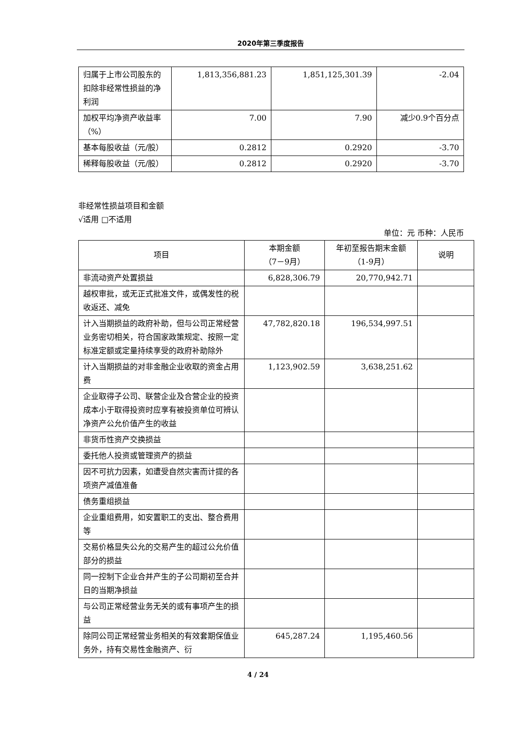2020年第三季度报告
| 归属于上市公司股东的扣除非经常性损益的净利润 | 1,813,356,881.23 | 1,851,125,301.39 | -2.04 |
| 加权平均净资产收益率（%） | 7.00 | 7.90 | 减少0.9个百分点 |
| 基本每股收益（元/股） | 0.2812 | 0.2920 | -3.70 |
| 稀释每股收益（元/股） | 0.2812 | 0.2920 | -3.70 |
非经常性损益项目和金额
√适用 □不适用
单位：元 币种：人民币
| 项目 | 本期金额 （7－9月） | 年初至报告期末金额 （1-9月） | 说明 |
| --- | --- | --- | --- |
| 非流动资产处置损益 | 6,828,306.79 | 20,770,942.71 | |
| 越权审批，或无正式批准文件，或偶发性的税收返还、减免 | | | |
| 计入当期损益的政府补助，但与公司正常经营业务密切相关，符合国家政策规定、按照一定标准定额或定量持续享受的政府补助除外 | 47,782,820.18 | 196,534,997.51 | |
| 计入当期损益的对非金融企业收取的资金占用费 | 1,123,902.59 | 3,638,251.62 | |
| 企业取得子公司、联营企业及合营企业的投资成本小于取得投资时应享有被投资单位可辨认净资产公允价值产生的收益 | | | |
| 非货币性资产交换损益 | | | |
| 委托他人投资或管理资产的损益 | | | |
| 因不可抗力因素，如遭受自然灾害而计提的各项资产减值准备 | | | |
| 债务重组损益 | | | |
| 企业重组费用，如安置职工的支出、整合费用等 | | | |
| 交易价格显失公允的交易产生的超过公允价值部分的损益 | | | |
| 同一控制下企业合并产生的子公司期初至合并日的当期净损益 | | | |
| 与公司正常经营业务无关的或有事项产生的损益 | | | |
| 除同公司正常经营业务相关的有效套期保值业务外，持有交易性金融资产、衍 | 645,287.24 | 1,195,460.56 | |
4 / 24